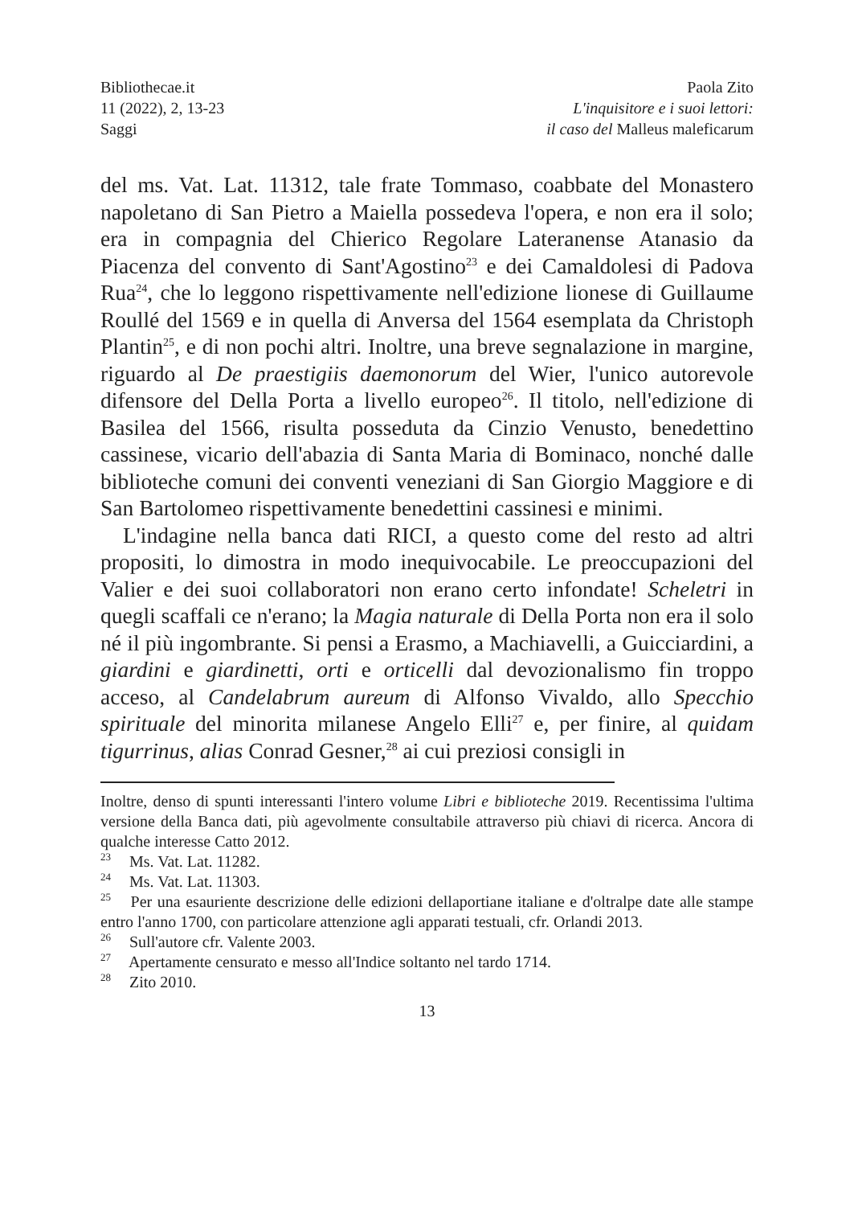Bibliothecae.it
11 (2022), 2, 13-23
Saggi
Paola Zito
L'inquisitore e i suoi lettori:
il caso del Malleus maleficarum
del ms. Vat. Lat. 11312, tale frate Tommaso, coabbate del Monastero napoletano di San Pietro a Maiella possedeva l'opera, e non era il solo; era in compagnia del Chierico Regolare Lateranense Atanasio da Piacenza del convento di Sant'Agostino<sup>23</sup> e dei Camaldolesi di Padova Rua<sup>24</sup>, che lo leggono rispettivamente nell'edizione lionese di Guillaume Roullé del 1569 e in quella di Anversa del 1564 esemplata da Christoph Plantin<sup>25</sup>, e di non pochi altri. Inoltre, una breve segnalazione in margine, riguardo al De praestigiis daemonorum del Wier, l'unico autorevole difensore del Della Porta a livello europeo<sup>26</sup>. Il titolo, nell'edizione di Basilea del 1566, risulta posseduta da Cinzio Venusto, benedettino cassinese, vicario dell'abazia di Santa Maria di Bominaco, nonché dalle biblioteche comuni dei conventi veneziani di San Giorgio Maggiore e di San Bartolomeo rispettivamente benedettini cassinesi e minimi.
L'indagine nella banca dati RICI, a questo come del resto ad altri propositi, lo dimostra in modo inequivocabile. Le preoccupazioni del Valier e dei suoi collaboratori non erano certo infondate! Scheletri in quegli scaffali ce n'erano; la Magia naturale di Della Porta non era il solo né il più ingombrante. Si pensi a Erasmo, a Machiavelli, a Guicciardini, a giardini e giardinetti, orti e orticelli dal devozionalismo fin troppo acceso, al Candelabrum aureum di Alfonso Vivaldo, allo Specchio spirituale del minorita milanese Angelo Elli<sup>27</sup> e, per finire, al quidam tigurrinus, alias Conrad Gesner,<sup>28</sup> ai cui preziosi consigli in
Inoltre, denso di spunti interessanti l'intero volume Libri e biblioteche 2019. Recentissima l'ultima versione della Banca dati, più agevolmente consultabile attraverso più chiavi di ricerca. Ancora di qualche interesse Catto 2012.
<sup>23</sup> Ms. Vat. Lat. 11282.
<sup>24</sup> Ms. Vat. Lat. 11303.
<sup>25</sup> Per una esauriente descrizione delle edizioni dellaportiane italiane e d'oltralpe date alle stampe entro l'anno 1700, con particolare attenzione agli apparati testuali, cfr. Orlandi 2013.
<sup>26</sup> Sull'autore cfr. Valente 2003.
<sup>27</sup> Apertamente censurato e messo all'Indice soltanto nel tardo 1714.
<sup>28</sup> Zito 2010.
13